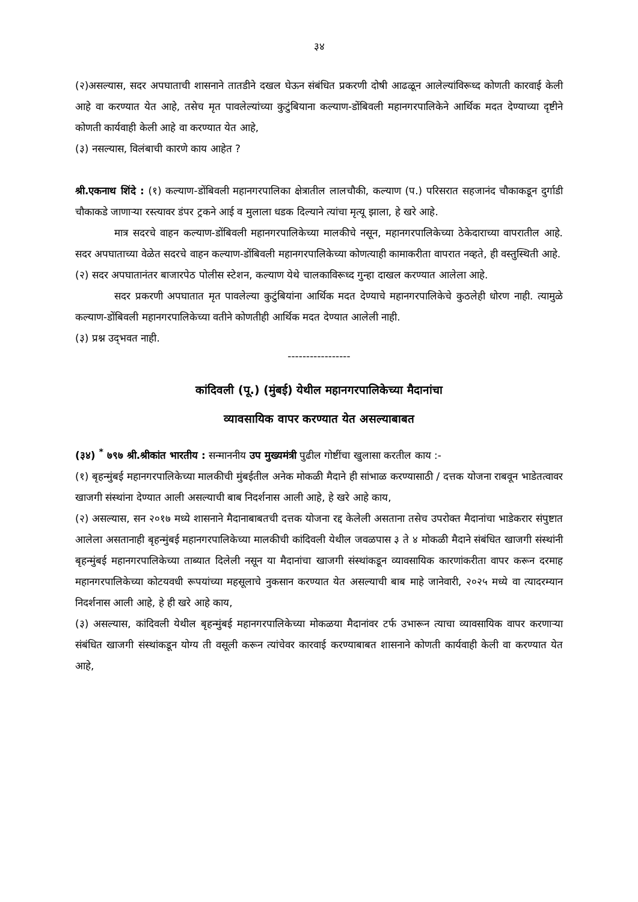३४
(२)असल्यास, सदर अपघाताची शासनाने तातडीने दखल घेऊन संबंधित प्रकरणी दोषी आढळून आलेल्यांविरूध्द कोणती कारवाई केली आहे वा करण्यात येत आहे, तसेच मृत पावलेल्यांच्या कुटुंबियाना कल्याण-डोंबिवली महानगरपालिकेने आर्थिक मदत देण्याच्या दृष्टीने कोणती कार्यवाही केली आहे वा करण्यात येत आहे,
(३) नसल्यास, विलंबाची कारणे काय आहेत ?
श्री.एकनाथ शिंदे : (१) कल्याण-डोंबिवली महानगरपालिका क्षेत्रातील लालचौकी, कल्याण (प.) परिसरात सहजानंद चौकाकडून दुर्गाडी चौकाकडे जाणाऱ्या रस्त्यावर डंपर ट्रकने आई व मुलाला धडक दिल्याने त्यांचा मृत्यू झाला, हे खरे आहे.
मात्र सदरचे वाहन कल्याण-डोंबिवली महानगरपालिकेच्या मालकीचे नसून, महानगरपालिकेच्या ठेकेदाराच्या वापरातील आहे. सदर अपघाताच्या वेळेत सदरचे वाहन कल्याण-डोंबिवली महानगरपालिकेच्या कोणत्याही कामाकरीता वापरात नव्हते, ही वस्तुस्थिती आहे.
(२) सदर अपघातानंतर बाजारपेठ पोलीस स्टेशन, कल्याण येथे चालकाविरूध्द गुन्हा दाखल करण्यात आलेला आहे.
सदर प्रकरणी अपघातात मृत पावलेल्या कुटुंबियांना आर्थिक मदत देण्याचे महानगरपालिकेचे कुठलेही धोरण नाही. त्यामुळे कल्याण-डोंबिवली महानगरपालिकेच्या वतीने कोणतीही आर्थिक मदत देण्यात आलेली नाही.
(३) प्रश्न उद्‌भवत नाही.
-----------------
कांदिवली (पू.) (मुंबई) येथील महानगरपालिकेच्या मैदानांचा
व्यावसायिक वापर करण्यात येत असल्याबाबत
(३४) <sup>*</sup> ७९७ श्री.श्रीकांत भारतीय : सन्माननीय उप मुख्यमंत्री पुढील गोष्टींचा खुलासा करतील काय :-
(१) बृहन्मुंबई महानगरपालिकेच्या मालकीची मुंबईतील अनेक मोकळी मैदाने ही सांभाळ करण्यासाठी / दत्तक योजना राबवून भाडेतत्वावर खाजगी संस्थांना देण्यात आली असल्याची बाब निदर्शनास आली आहे, हे खरे आहे काय,
(२) असल्यास, सन २०१७ मध्ये शासनाने मैदानाबाबतची दत्तक योजना रद्द केलेली असताना तसेच उपरोक्त मैदानांचा भाडेकरार संपुष्टात आलेला असतानाही बृहन्मुंबई महानगरपालिकेच्या मालकीची कांदिवली येथील जवळपास ३ ते ४ मोकळी मैदाने संबंधित खाजगी संस्थांनी बृहन्मुंबई महानगरपालिकेच्या ताब्यात दिलेली नसून या मैदानांचा खाजगी संस्थांकडून व्यावसायिक कारणांकरीता वापर करून दरमाह महानगरपालिकेच्या कोटयवधी रूपयांच्या महसूलाचे नुकसान करण्यात येत असल्याची बाब माहे जानेवारी, २०२५ मध्ये वा त्यादरम्यान निदर्शनास आली आहे, हे ही खरे आहे काय,
(३) असल्यास, कांदिवली येथील बृहन्मुंबई महानगरपालिकेच्या मोकळया मैदानांवर टर्फ उभारून त्याचा व्यावसायिक वापर करणाऱ्या संबंधित खाजगी संस्थांकडून योग्य ती वसूली करून त्यांचेवर कारवाई करण्याबाबत शासनाने कोणती कार्यवाही केली वा करण्यात येत आहे,